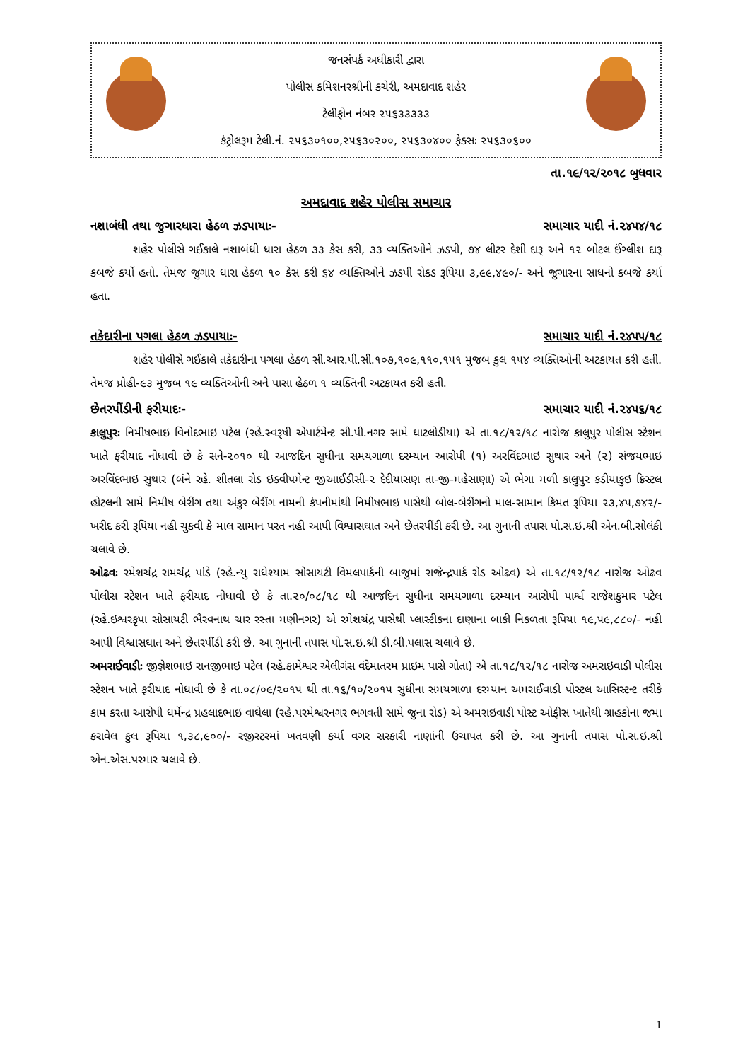જનસંપર્ક અધીકારી દ્વારા
પોલીસ કમિશનરશ્રીની કચેરી, અમદાવાદ શહેર
ટેલીફોન નંબર ૨૫૬૩૩૩૩૩
કંટ્રોલરૂમ ટેલી.નં. ૨૫૬૩૦૧૦૦,૨૫૬૩૦૨૦૦, ૨૫૬૩૦૪૦૦ ફેક્સઃ ૨૫૬૩૦૬૦૦
તા.૧૯/૧૨/૨૦૧૮ બુધવાર
અમદાવાદ શહેર પોલીસ સમાચાર
નશાબંધી તથા જુગારધારા હેઠળ ઝડપાયાઃ- સમાચાર યાદી નં.૨૪૫૪/૧૮
શહેર પોલીસે ગઈકાલે નશાબંધી ધારા હેઠળ ૩૩ કેસ કરી, ૩૩ વ્યક્તિઓને ઝડપી, ૭૪ લીટર દેશી દારૂ અને ૧૨ બોટલ ઈંગ્લીશ દારૂ કબજે કર્યો હતો. તેમજ જુગાર ધારા હેઠળ ૧૦ કેસ કરી ૬૪ વ્યક્તિઓને ઝડપી રોકડ રૂપિયા ૩,૯૯,૪૯૦/- અને જુગારના સાધનો કબજે કર્યા હતા.
તકેદારીના પગલા હેઠળ ઝડપાયાઃ- સમાચાર યાદી નં.૨૪૫૫/૧૮
શહેર પોલીસે ગઈકાલે તકેદારીના પગલા હેઠળ સી.આર.પી.સી.૧૦૭,૧૦૯,૧૧૦,૧૫૧ મુજબ કુલ ૧૫૪ વ્યક્તિઓની અટકાયત કરી હતી. તેમજ પ્રોહી-૯૩ મુજબ ૧૯ વ્યક્તિઓની અને પાસા હેઠળ ૧ વ્યક્તિની અટકાયત કરી હતી.
છેતરપીંડીની ફરીયાદઃ- સમાચાર યાદી નં.૨૪૫૬/૧૮
કાલુપુરઃ નિમીષભાઇ વિનોદભાઇ પટેલ (રહે.સ્વરૂષી એપાર્ટમેન્ટ સી.પી.નગર સામે ઘાટલોડીયા) એ તા.૧૮/૧૨/૧૮ નારોજ કાલુપુર પોલીસ સ્ટેશન ખાતે ફરીયાદ નોધાવી છે કે સને-૨૦૧૦ થી આજદિન સુધીના સમયગાળા દરમ્યાન આરોપી (૧) અરવિંદભાઇ સુથાર અને (૨) સંજયભાઇ અરવિંદભાઇ સુથાર (બંને રહે. શીતલા રોડ ઇક્વીપમેન્ટ જીઆઈડીસી-૨ દેદીયાસણ તા-જી-મહેસાણા) એ ભેગા મળી કાલુપુર કડીયાકુઇ ક્રિસ્ટલ હોટલની સામે નિમીષ બેરીંગ તથા અંકુર બેરીંગ નામની કંપનીમાંથી નિમીષભાઇ પાસેથી બોલ-બેરીંગનો માલ-સામાન કિમત રૂપિયા ૨૩,૪૫,૭૪૨/- ખરીદ કરી રૂપિયા નહી ચુકવી કે માલ સામાન પરત નહી આપી વિશ્વાસઘાત અને છેતરપીંડી કરી છે. આ ગુનાની તપાસ પો.સ.ઇ.શ્રી એન.બી.સોલંકી ચલાવે છે.
ઓઢવઃ રમેશચંદ્ર રામચંદ્ર પાંડે (રહે.ન્યુ રાધેશ્યામ સોસાયટી વિમલપાર્કની બાજુમાં રાજેન્દ્રપાર્ક રોડ ઓઢવ) એ તા.૧૮/૧૨/૧૮ નારોજ ઓઢવ પોલીસ સ્ટેશન ખાતે ફરીયાદ નોધાવી છે કે તા.૨૦/૦૮/૧૮ થી આજદિન સુધીના સમયગાળા દરમ્યાન આરોપી પાર્શ્વ રાજેશકુમાર પટેલ (રહે.ઇશ્વરકૃપા સોસાયટી ભૈરવનાથ ચાર રસ્તા મણીનગર) એ રમેશચંદ્ર પાસેથી પ્લાસ્ટીકના દાણાના બાકી નિકળતા રૂપિયા ૧૯,૫૯,૮૮૦/- નહી આપી વિશ્વાસઘાત અને છેતરપીંડી કરી છે. આ ગુનાની તપાસ પો.સ.ઇ.શ્રી ડી.બી.પલાસ ચલાવે છે.
અમરાઈવાડીઃ જીજ્ઞેશભાઇ રાનજીભાઇ પટેલ (રહે.કામેશ્વર એલીગંસ વંદેમાતરમ પ્રાઇમ પાસે ગોતા) એ તા.૧૮/૧૨/૧૮ નારોજ અમરાઇવાડી પોલીસ સ્ટેશન ખાતે ફરીયાદ નોધાવી છે કે તા.૦૮/૦૯/૨૦૧૫ થી તા.૧૬/૧૦/૨૦૧૫ સુધીના સમયગાળા દરમ્યાન અમરાઈવાડી પોસ્ટલ આસિસ્ટન્ટ તરીકે કામ કરતા આરોપી ધર્મેન્દ્ર પ્રહલાદભાઇ વાઘેલા (રહે.પરમેશ્વરનગર ભગવતી સામે જુના રોડ) એ અમરાઇવાડી પોસ્ટ ઓફીસ ખાતેથી ગ્રાહકોના જમા કરાવેલ કુલ રૂપિયા ૧,૩૮,૯૦૦/- રજીસ્ટરમાં ખતવણી કર્યા વગર સરકારી નાણાંની ઉચાપત કરી છે. આ ગુનાની તપાસ પો.સ.ઇ.શ્રી એન.એસ.પરમાર ચલાવે છે.
1